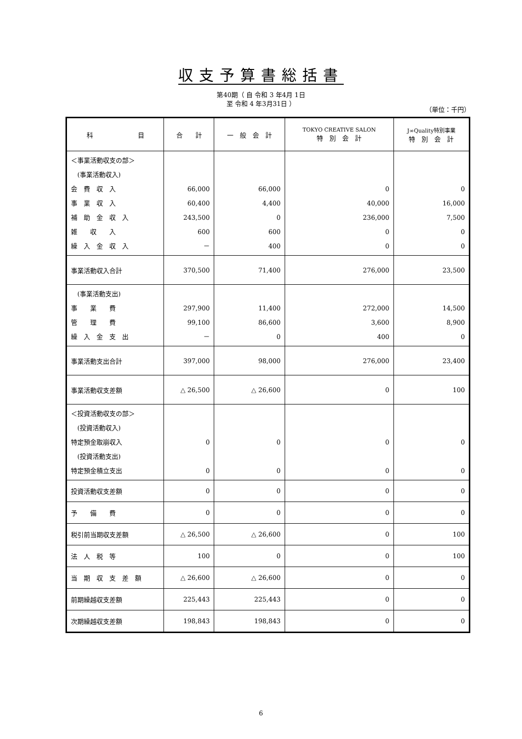収支予算書総括書
第40期（ 自 令和 3 年4月 1日
至 令和 4 年3月31日 ）
（単位：千円）
| 科 目 | 合 計 | 一 般 会 計 | TOKYO CREATIVE SALON 特 別 会 計 | J∞Quality特別事業 特 別 会 計 |
| --- | --- | --- | --- | --- |
| ＜事業活動収支の部＞ (事業活動収入) 会 費 収 入 事 業 収 入 補 助 金 収 入 雑 収 入 繰 入 金 収 入 | 66,000 60,400 243,500 600 － | 66,000 4,400 0 600 400 | 0 40,000 236,000 0 0 | 0 16,000 7,500 0 0 |
| 事業活動収入合計 | 370,500 | 71,400 | 276,000 | 23,500 |
| (事業活動支出) 事 業 費 管 理 費 繰 入 金 支 出 | 297,900 99,100 － | 11,400 86,600 0 | 272,000 3,600 400 | 14,500 8,900 0 |
| 事業活動支出合計 | 397,000 | 98,000 | 276,000 | 23,400 |
| 事業活動収支差額 | △ 26,500 | △ 26,600 | 0 | 100 |
| ＜投資活動収支の部＞ (投資活動収入) 特定預金取崩収入 (投資活動支出) 特定預金積立支出 | 0 0 | 0 0 | 0 0 | 0 0 |
| 投資活動収支差額 | 0 | 0 | 0 | 0 |
| 予 備 費 | 0 | 0 | 0 | 0 |
| 税引前当期収支差額 | △ 26,500 | △ 26,600 | 0 | 100 |
| 法 人 税 等 | 100 | 0 | 0 | 100 |
| 当 期 収 支 差 額 | △ 26,600 | △ 26,600 | 0 | 0 |
| 前期繰越収支差額 | 225,443 | 225,443 | 0 | 0 |
| 次期繰越収支差額 | 198,843 | 198,843 | 0 | 0 |
6